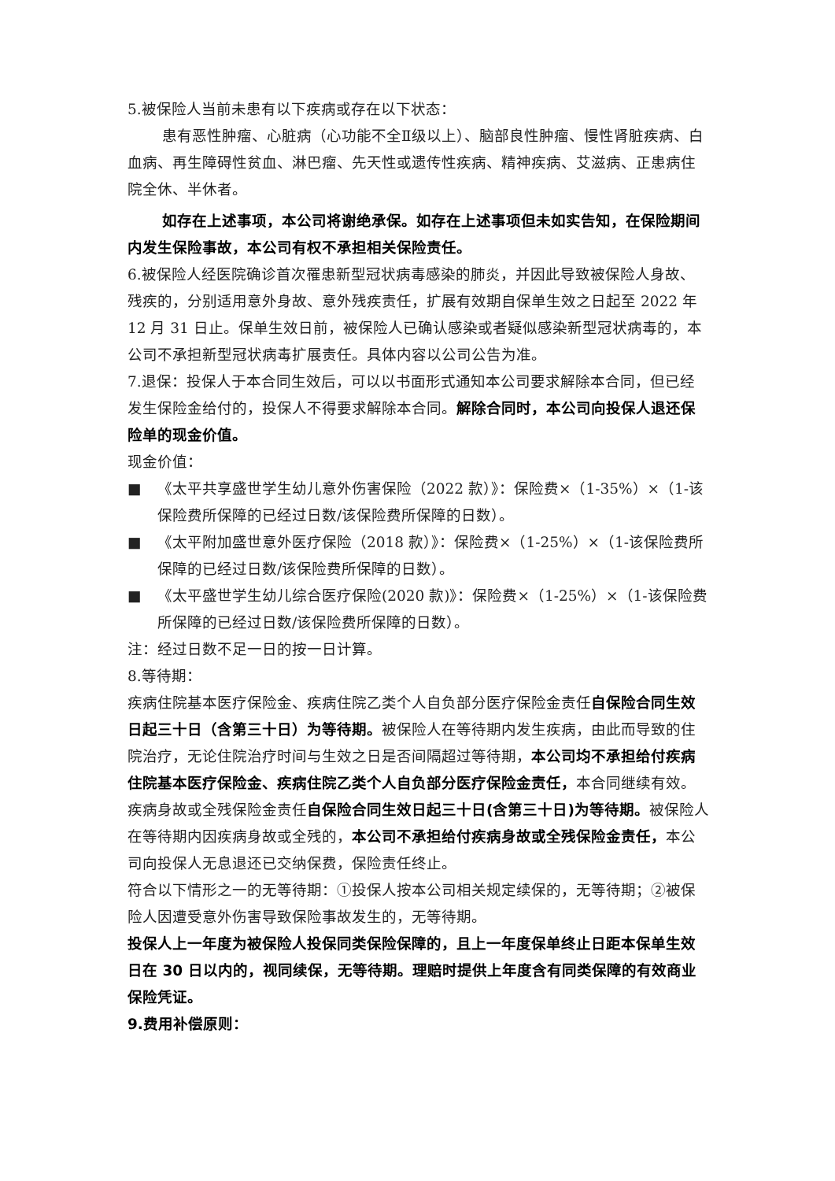5.被保险人当前未患有以下疾病或存在以下状态：
患有恶性肿瘤、心脏病（心功能不全Ⅱ级以上）、脑部良性肿瘤、慢性肾脏疾病、白血病、再生障碍性贫血、淋巴瘤、先天性或遗传性疾病、精神疾病、艾滋病、正患病住院全休、半休者。
如存在上述事项，本公司将谢绝承保。如存在上述事项但未如实告知，在保险期间内发生保险事故，本公司有权不承担相关保险责任。
6.被保险人经医院确诊首次罹患新型冠状病毒感染的肺炎，并因此导致被保险人身故、残疾的，分别适用意外身故、意外残疾责任，扩展有效期自保单生效之日起至 2022 年 12 月 31 日止。保单生效日前，被保险人已确认感染或者疑似感染新型冠状病毒的，本公司不承担新型冠状病毒扩展责任。具体内容以公司公告为准。
7.退保：投保人于本合同生效后，可以以书面形式通知本公司要求解除本合同，但已经发生保险金给付的，投保人不得要求解除本合同。解除合同时，本公司向投保人退还保险单的现金价值。
现金价值：
■ 《太平共享盛世学生幼儿意外伤害保险（2022 款）》：保险费×（1-35%）×（1-该保险费所保障的已经过日数/该保险费所保障的日数）。
■ 《太平附加盛世意外医疗保险（2018 款）》：保险费×（1-25%）×（1-该保险费所保障的已经过日数/该保险费所保障的日数）。
■ 《太平盛世学生幼儿综合医疗保险(2020 款)》：保险费×（1-25%）×（1-该保险费所保障的已经过日数/该保险费所保障的日数）。
注：经过日数不足一日的按一日计算。
8.等待期：
疾病住院基本医疗保险金、疾病住院乙类个人自负部分医疗保险金责任自保险合同生效日起三十日（含第三十日）为等待期。被保险人在等待期内发生疾病，由此而导致的住院治疗，无论住院治疗时间与生效之日是否间隔超过等待期，本公司均不承担给付疾病住院基本医疗保险金、疾病住院乙类个人自负部分医疗保险金责任，本合同继续有效。
疾病身故或全残保险金责任自保险合同生效日起三十日(含第三十日)为等待期。被保险人在等待期内因疾病身故或全残的，本公司不承担给付疾病身故或全残保险金责任，本公司向投保人无息退还已交纳保费，保险责任终止。
符合以下情形之一的无等待期：①投保人按本公司相关规定续保的，无等待期；②被保险人因遭受意外伤害导致保险事故发生的，无等待期。
投保人上一年度为被保险人投保同类保险保障的，且上一年度保单终止日距本保单生效日在 30 日以内的，视同续保，无等待期。理赔时提供上年度含有同类保障的有效商业保险凭证。
9.费用补偿原则：